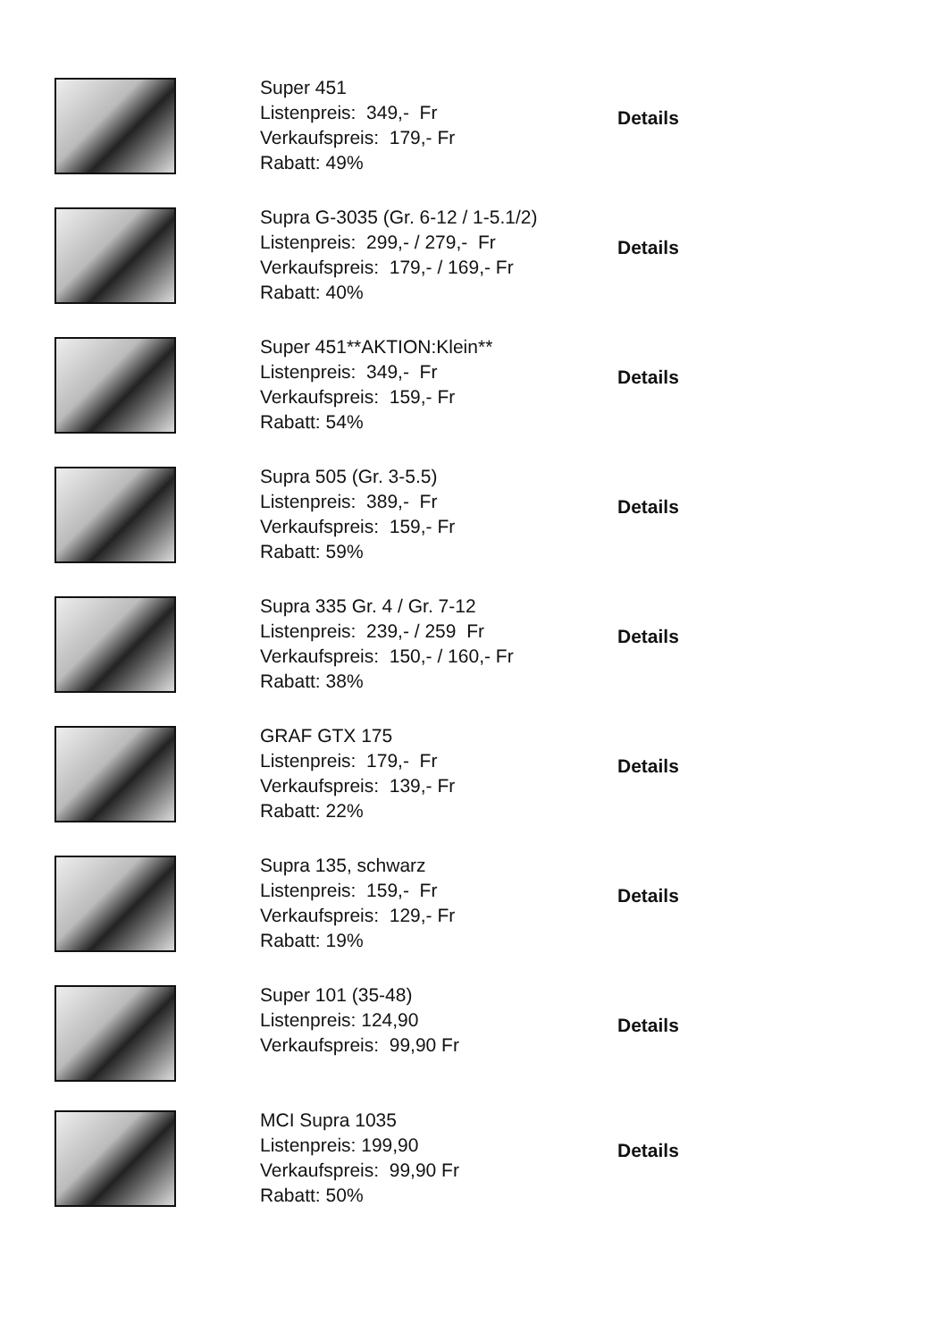Super 451
Listenpreis: 349,- Fr
Verkaufspreis: 179,- Fr
Rabatt: 49%
Details
Supra G-3035 (Gr. 6-12 / 1-5.1/2)
Listenpreis: 299,- / 279,- Fr
Verkaufspreis: 179,- / 169,- Fr
Rabatt: 40%
Details
Super 451**AKTION:Klein**
Listenpreis: 349,- Fr
Verkaufspreis: 159,- Fr
Rabatt: 54%
Details
Supra 505 (Gr. 3-5.5)
Listenpreis: 389,- Fr
Verkaufspreis: 159,- Fr
Rabatt: 59%
Details
Supra 335 Gr. 4 / Gr. 7-12
Listenpreis: 239,- / 259 Fr
Verkaufspreis: 150,- / 160,- Fr
Rabatt: 38%
Details
GRAF GTX 175
Listenpreis: 179,- Fr
Verkaufspreis: 139,- Fr
Rabatt: 22%
Details
Supra 135, schwarz
Listenpreis: 159,- Fr
Verkaufspreis: 129,- Fr
Rabatt: 19%
Details
Super 101 (35-48)
Listenpreis: 124,90
Verkaufspreis: 99,90 Fr
Details
MCI Supra 1035
Listenpreis: 199,90
Verkaufspreis: 99,90 Fr
Rabatt: 50%
Details